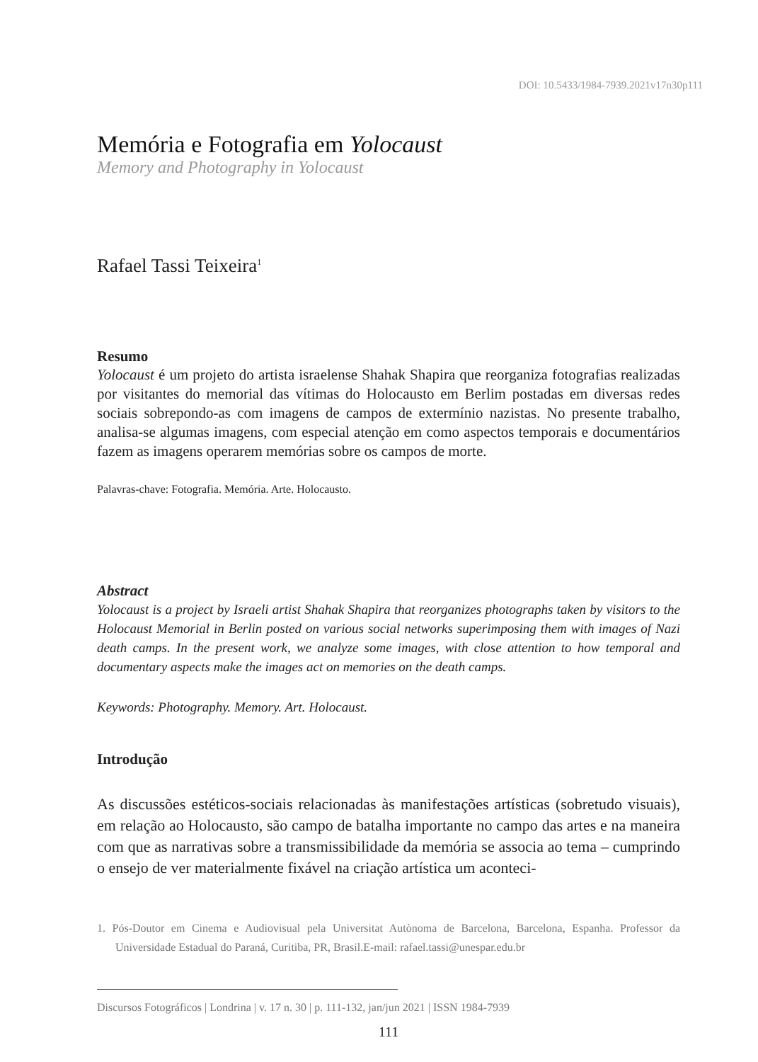DOI: 10.5433/1984-7939.2021v17n30p111
Memória e Fotografia em Yolocaust
Memory and Photography in Yolocaust
Rafael Tassi Teixeira<sup>1</sup>
Resumo
Yolocaust é um projeto do artista israelense Shahak Shapira que reorganiza fotografias realizadas por visitantes do memorial das vítimas do Holocausto em Berlim postadas em diversas redes sociais sobrepondo-as com imagens de campos de extermínio nazistas. No presente trabalho, analisa-se algumas imagens, com especial atenção em como aspectos temporais e documentários fazem as imagens operarem memórias sobre os campos de morte.
Palavras-chave: Fotografia. Memória. Arte. Holocausto.
Abstract
Yolocaust is a project by Israeli artist Shahak Shapira that reorganizes photographs taken by visitors to the Holocaust Memorial in Berlin posted on various social networks superimposing them with images of Nazi death camps. In the present work, we analyze some images, with close attention to how temporal and documentary aspects make the images act on memories on the death camps.
Keywords: Photography. Memory. Art. Holocaust.
Introdução
As discussões estéticos-sociais relacionadas às manifestações artísticas (sobretudo visuais), em relação ao Holocausto, são campo de batalha importante no campo das artes e na maneira com que as narrativas sobre a transmissibilidade da memória se associa ao tema – cumprindo o ensejo de ver materialmente fixável na criação artística um aconteci-
1. Pós-Doutor em Cinema e Audiovisual pela Universitat Autònoma de Barcelona, Barcelona, Espanha. Professor da Universidade Estadual do Paraná, Curitiba, PR, Brasil.E-mail: rafael.tassi@unespar.edu.br
Discursos Fotográficos | Londrina | v. 17 n. 30 | p. 111-132, jan/jun 2021 | ISSN 1984-7939
111